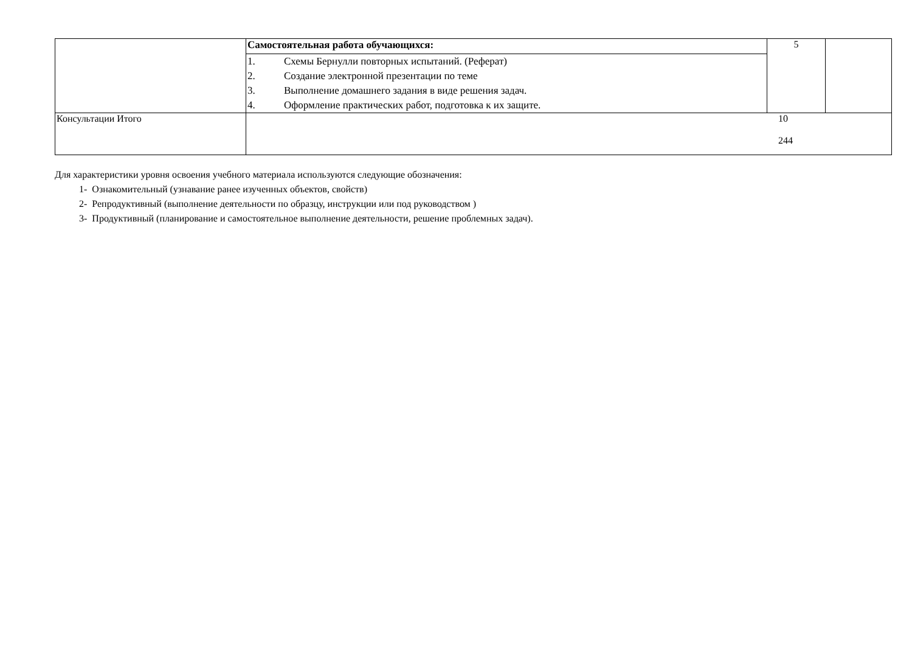| | Самостоятельная работа обучающихся: | 5 | |
| | 1. Схемы Бернулли повторных испытаний. (Реферат) 2. Создание электронной презентации по теме 3. Выполнение домашнего задания в виде решения задач. 4. Оформление практических работ, подготовка к их защите. | | |
| Консультации Итого | 10 244 | | |
Для характеристики уровня освоения учебного материала используются следующие обозначения:
1- Ознакомительный (узнавание ранее изученных объектов, свойств)
2- Репродуктивный (выполнение деятельности по образцу, инструкции или под руководством )
3- Продуктивный (планирование и самостоятельное выполнение деятельности, решение проблемных задач).